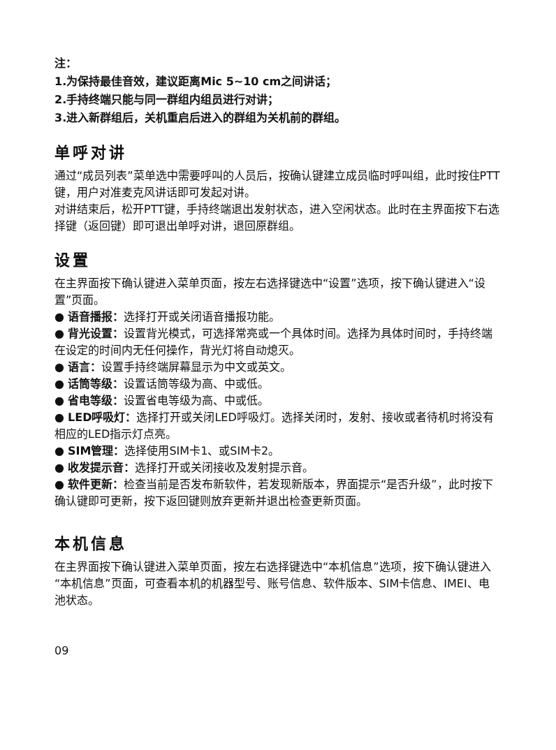注：
1.为保持最佳音效，建议距离Mic 5~10 cm之间讲话；
2.手持终端只能与同一群组内组员进行对讲；
3.进入新群组后，关机重启后进入的群组为关机前的群组。
单呼对讲
通过“成员列表”菜单选中需要呼叫的人员后，按确认键建立成员临时呼叫组，此时按住PTT键，用户对准麦克风讲话即可发起对讲。
对讲结束后，松开PTT键，手持终端退出发射状态，进入空闲状态。此时在主界面按下右选择键（返回键）即可退出单呼对讲，退回原群组。
设置
在主界面按下确认键进入菜单页面，按左右选择键选中“设置”选项，按下确认键进入“设置”页面。
● 语音播报：选择打开或关闭语音播报功能。
● 背光设置：设置背光模式，可选择常亮或一个具体时间。选择为具体时间时，手持终端在设定的时间内无任何操作，背光灯将自动熄灭。
● 语言：设置手持终端屏幕显示为中文或英文。
● 话筒等级：设置话筒等级为高、中或低。
● 省电等级：设置省电等级为高、中或低。
● LED呼吸灯：选择打开或关闭LED呼吸灯。选择关闭时，发射、接收或者待机时将没有相应的LED指示灯点亮。
● SIM管理：选择使用SIM卡1、或SIM卡2。
● 收发提示音：选择打开或关闭接收及发射提示音。
● 软件更新：检查当前是否发布新软件，若发现新版本，界面提示“是否升级”，此时按下确认键即可更新，按下返回键则放弃更新并退出检查更新页面。
本机信息
在主界面按下确认键进入菜单页面，按左右选择键选中“本机信息”选项，按下确认键进入“本机信息”页面，可查看本机的机器型号、账号信息、软件版本、SIM卡信息、IMEI、电池状态。
09